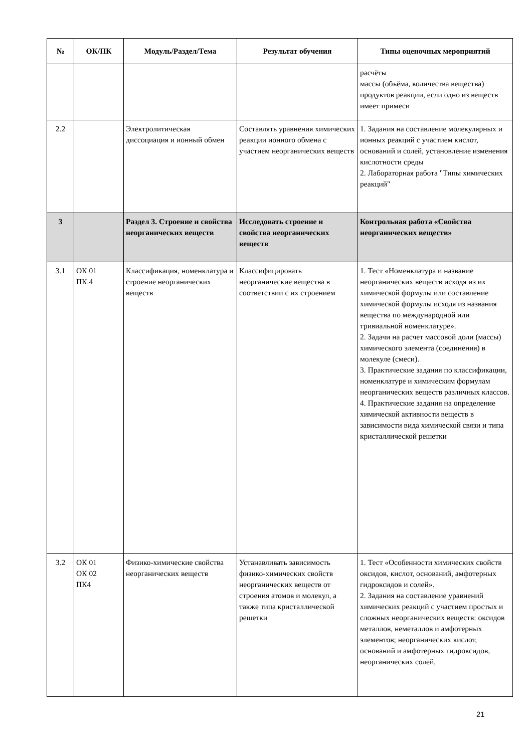| № | ОК/ПК | Модуль/Раздел/Тема | Результат обучения | Типы оценочных мероприятий |
| --- | --- | --- | --- | --- |
| | | | | расчёты массы (объёма, количества вещества) продуктов реакции, если одно из веществ имеет примеси |
| 2.2 | | Электролитическая диссоциация и ионный обмен | Составлять уравнения химических реакции ионного обмена с участием неорганических веществ | 1. Задания на составление молекулярных и ионных реакций с участием кислот, оснований и солей, установление изменения кислотности среды 2. Лабораторная работа "Типы химических реакций" |
| 3 | | Раздел 3. Строение и свойства неорганических веществ | Исследовать строение и свойства неорганических веществ | Контрольная работа «Свойства неорганических веществ» |
| 3.1 | ОК 01 ПК.4 | Классификация, номенклатура и строение неорганических веществ | Классифицировать неорганические вещества в соответствии с их строением | 1. Тест «Номенклатура и название неорганических веществ исходя из их химической формулы или составление химической формулы исходя из названия вещества по международной или тривиальной номенклатуре». 2. Задачи на расчет массовой доли (массы) химического элемента (соединения) в молекуле (смеси). 3. Практические задания по классификации, номенклатуре и химическим формулам неорганических веществ различных классов. 4. Практические задания на определение химической активности веществ в зависимости вида химической связи и типа кристаллической решетки |
| 3.2 | ОК 01 ОК 02 ПК4 | Физико-химические свойства неорганических веществ | Устанавливать зависимость физико-химических свойств неорганических веществ от строения атомов и молекул, а также типа кристаллической решетки | 1. Тест «Особенности химических свойств оксидов, кислот, оснований, амфотерных гидроксидов и солей». 2. Задания на составление уравнений химических реакций с участием простых и сложных неорганических веществ: оксидов металлов, неметаллов и амфотерных элементов; неорганических кислот, оснований и амфотерных гидроксидов, неорганических солей, |
21